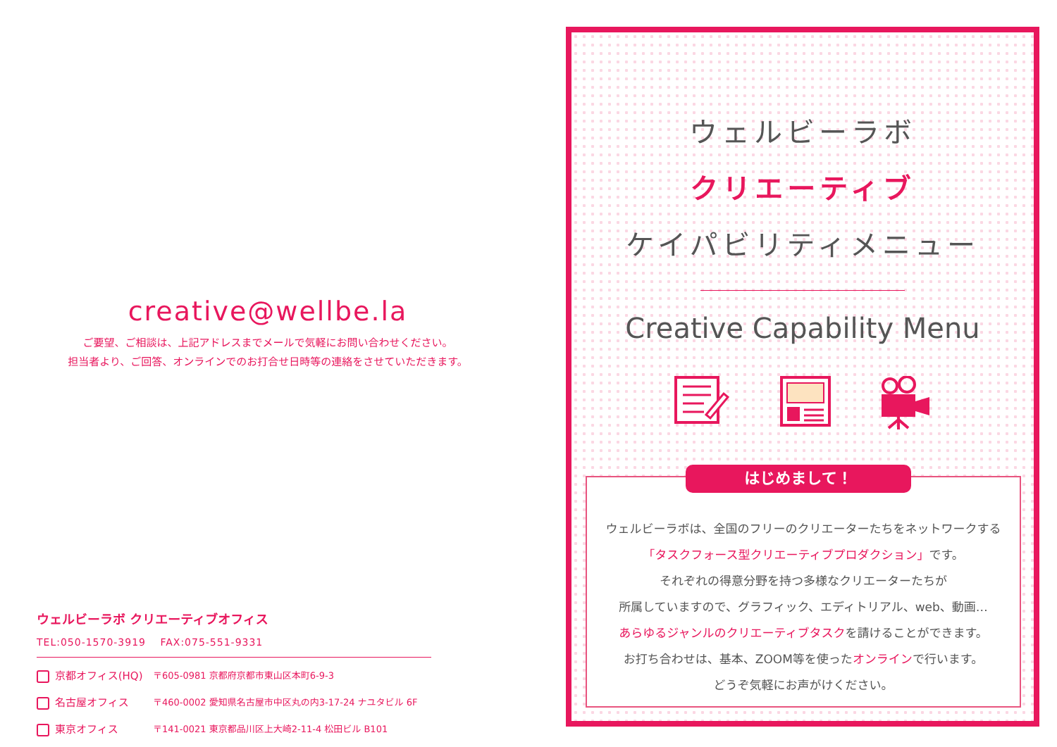creative@wellbe.la
ご要望、ご相談は、上記アドレスまでメールで気軽にお問い合わせください。
担当者より、ご回答、オンラインでのお打合せ日時等の連絡をさせていただきます。
ウェルビーラボ クリエーティブオフィス
TEL:050-1570-3919　 FAX:075-551-9331
京都オフィス(HQ) 〒605-0981 京都府京都市東山区本町6-9-3
名古屋オフィス 〒460-0002 愛知県名古屋市中区丸の内3-17-24 ナユタビル 6F
東京オフィス 〒141-0021 東京都品川区上大崎2-11-4 松田ビル B101
ウェルビーラボ
クリエーティブ
ケイパビリティメニュー
Creative Capability Menu
はじめまして！
ウェルビーラボは、全国のフリーのクリエーターたちをネットワークする
「タスクフォース型クリエーティブプロダクション」です。
それぞれの得意分野を持つ多様なクリエーターたちが
所属していますので、グラフィック、エディトリアル、web、動画…
あらゆるジャンルのクリエーティブタスクを請けることができます。
お打ち合わせは、基本、ZOOM等を使ったオンラインで行います。
どうぞ気軽にお声がけください。